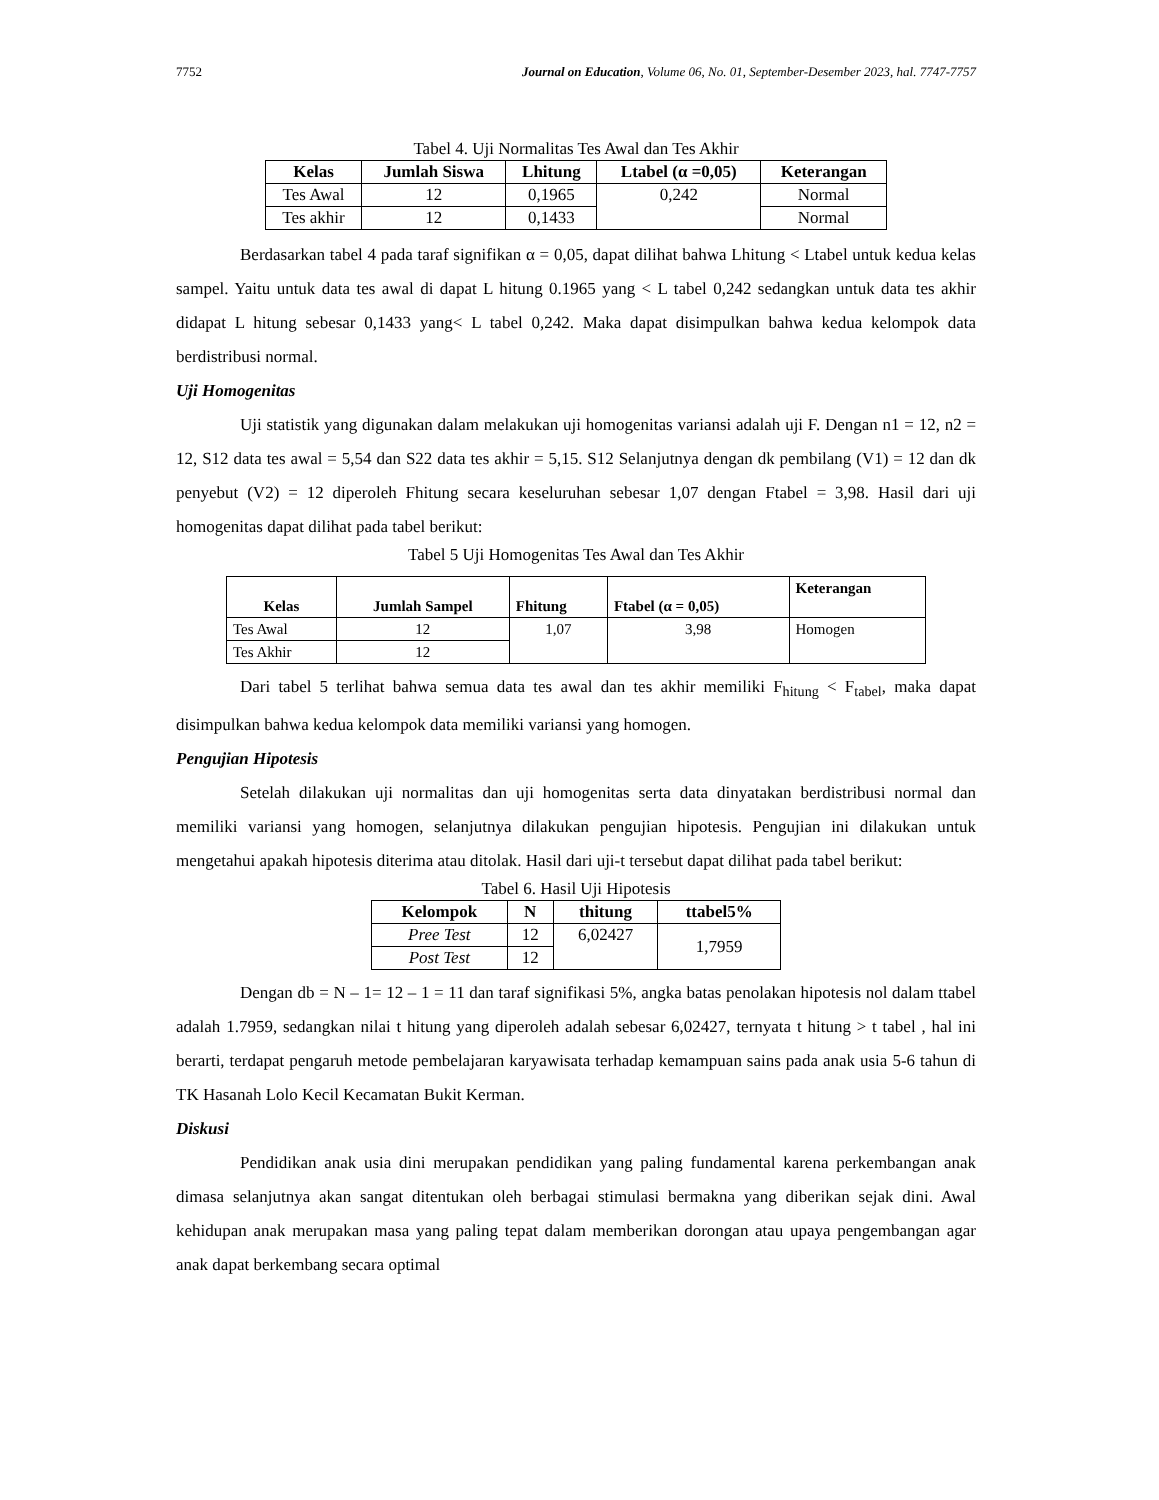7752 Journal on Education, Volume 06, No. 01, September-Desember 2023, hal. 7747-7757
Tabel 4. Uji Normalitas Tes Awal dan Tes Akhir
| Kelas | Jumlah Siswa | Lhitung | Ltabel (α =0,05) | Keterangan |
| --- | --- | --- | --- | --- |
| Tes Awal | 12 | 0,1965 | 0,242 | Normal |
| Tes akhir | 12 | 0,1433 | | Normal |
Berdasarkan tabel 4 pada taraf signifikan α = 0,05, dapat dilihat bahwa Lhitung < Ltabel untuk kedua kelas sampel. Yaitu untuk data tes awal di dapat L hitung 0.1965 yang < L tabel 0,242 sedangkan untuk data tes akhir didapat L hitung sebesar 0,1433 yang< L tabel 0,242. Maka dapat disimpulkan bahwa kedua kelompok data berdistribusi normal.
Uji Homogenitas
Uji statistik yang digunakan dalam melakukan uji homogenitas variansi adalah uji F. Dengan n1 = 12, n2 = 12, S12 data tes awal = 5,54 dan S22 data tes akhir = 5,15. S12 Selanjutnya dengan dk pembilang (V1) = 12 dan dk penyebut (V2) = 12 diperoleh Fhitung secara keseluruhan sebesar 1,07 dengan Ftabel = 3,98. Hasil dari uji homogenitas dapat dilihat pada tabel berikut:
Tabel 5 Uji Homogenitas Tes Awal dan Tes Akhir
| Kelas | Jumlah Sampel | Fhitung | Ftabel (α = 0,05) | Keterangan |
| --- | --- | --- | --- | --- |
| Tes Awal | 12 | 1,07 | 3,98 | Homogen |
| Tes Akhir | 12 | | | |
Dari tabel 5 terlihat bahwa semua data tes awal dan tes akhir memiliki F<sub>hitung</sub> < F<sub>tabel</sub>, maka dapat disimpulkan bahwa kedua kelompok data memiliki variansi yang homogen.
Pengujian Hipotesis
Setelah dilakukan uji normalitas dan uji homogenitas serta data dinyatakan berdistribusi normal dan memiliki variansi yang homogen, selanjutnya dilakukan pengujian hipotesis. Pengujian ini dilakukan untuk mengetahui apakah hipotesis diterima atau ditolak. Hasil dari uji-t tersebut dapat dilihat pada tabel berikut:
Tabel 6. Hasil Uji Hipotesis
| Kelompok | N | thitung | ttabel5% |
| --- | --- | --- | --- |
| Pree Test | 12 | 6,02427 | 1,7959 |
| Post Test | 12 | | |
Dengan db = N – 1= 12 – 1 = 11 dan taraf signifikasi 5%, angka batas penolakan hipotesis nol dalam ttabel adalah 1.7959, sedangkan nilai t hitung yang diperoleh adalah sebesar 6,02427, ternyata t hitung > t tabel , hal ini berarti, terdapat pengaruh metode pembelajaran karyawisata terhadap kemampuan sains pada anak usia 5-6 tahun di TK Hasanah Lolo Kecil Kecamatan Bukit Kerman.
Diskusi
Pendidikan anak usia dini merupakan pendidikan yang paling fundamental karena perkembangan anak dimasa selanjutnya akan sangat ditentukan oleh berbagai stimulasi bermakna yang diberikan sejak dini. Awal kehidupan anak merupakan masa yang paling tepat dalam memberikan dorongan atau upaya pengembangan agar anak dapat berkembang secara optimal